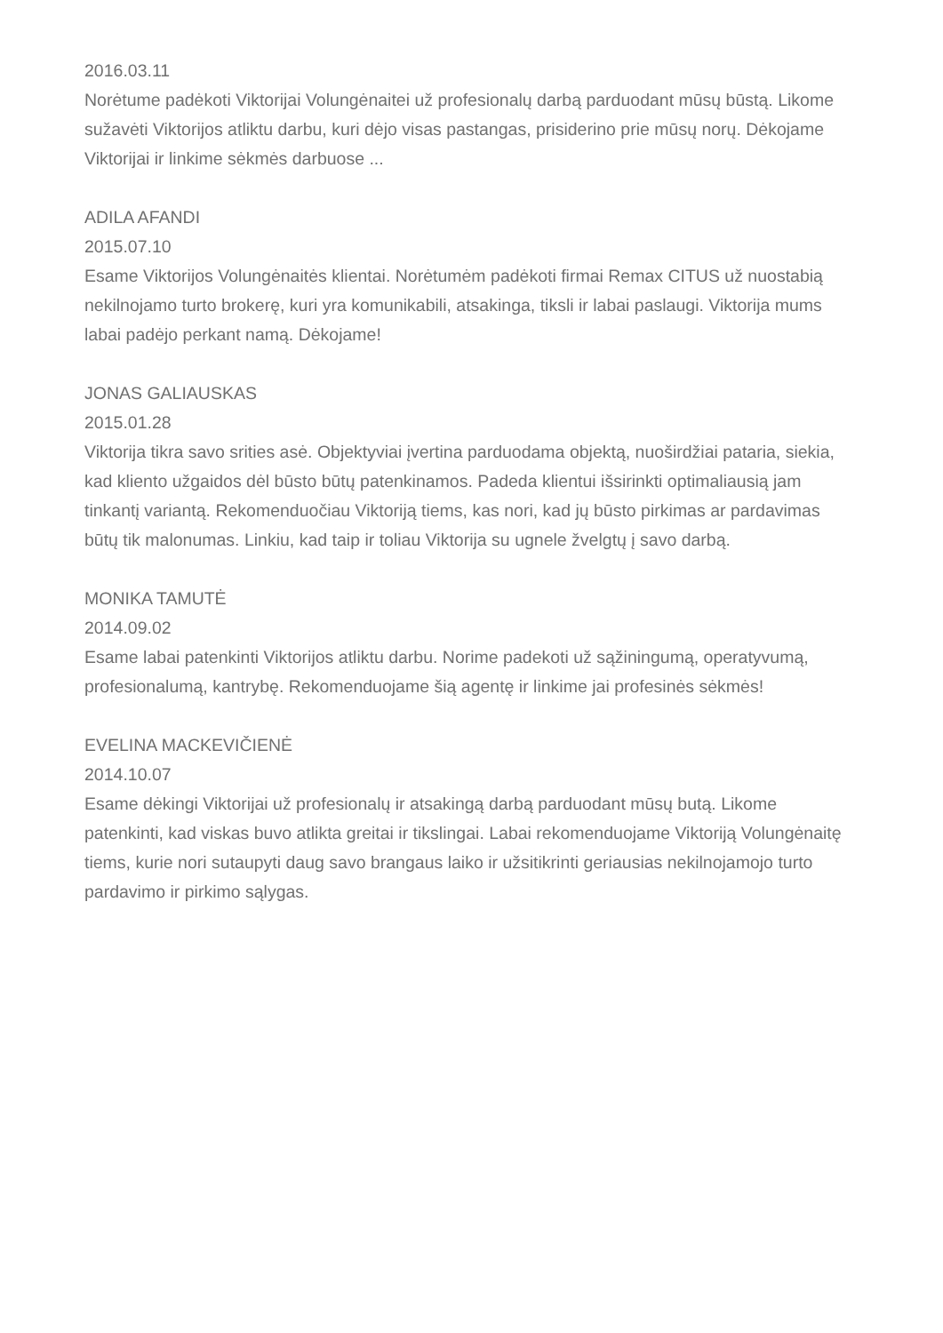2016.03.11
Norėtume padėkoti Viktorijai Volungėnaitei už profesionalų darbą parduodant mūsų būstą. Likome sužavėti Viktorijos atliktu darbu, kuri dėjo visas pastangas, prisiderino prie mūsų norų. Dėkojame Viktorijai ir linkime sėkmės darbuose ...
ADILA AFANDI
2015.07.10
Esame Viktorijos Volungėnaitės klientai. Norėtumėm padėkoti firmai Remax CITUS už nuostabią nekilnojamo turto brokerę, kuri yra komunikabili, atsakinga, tiksli ir labai paslaugi. Viktorija mums labai padėjo perkant namą. Dėkojame!
JONAS GALIAUSKAS
2015.01.28
Viktorija tikra savo srities asė. Objektyviai įvertina parduodama objektą, nuoširdžiai pataria, siekia, kad kliento užgaidos dėl būsto būtų patenkinamos. Padeda klientui išsirinkti optimaliausią jam tinkantį variantą. Rekomenduočiau Viktoriją tiems, kas nori, kad jų būsto pirkimas ar pardavimas būtų tik malonumas. Linkiu, kad taip ir toliau Viktorija su ugnele žvelgtų į savo darbą.
MONIKA TAMUTĖ
2014.09.02
Esame labai patenkinti Viktorijos atliktu darbu. Norime padekoti už sąžiningumą, operatyvumą, profesionalumą, kantrybę. Rekomenduojame šią agentę ir linkime jai profesinės sėkmės!
EVELINA MACKEVIČIENĖ
2014.10.07
Esame dėkingi Viktorijai už profesionalų ir atsakingą darbą parduodant mūsų butą. Likome patenkinti, kad viskas buvo atlikta greitai ir tikslingai. Labai rekomenduojame Viktoriją Volungėnaitę tiems, kurie nori sutaupyti daug savo brangaus laiko ir užsitikrinti geriausias nekilnojamojo turto pardavimo ir pirkimo sąlygas.